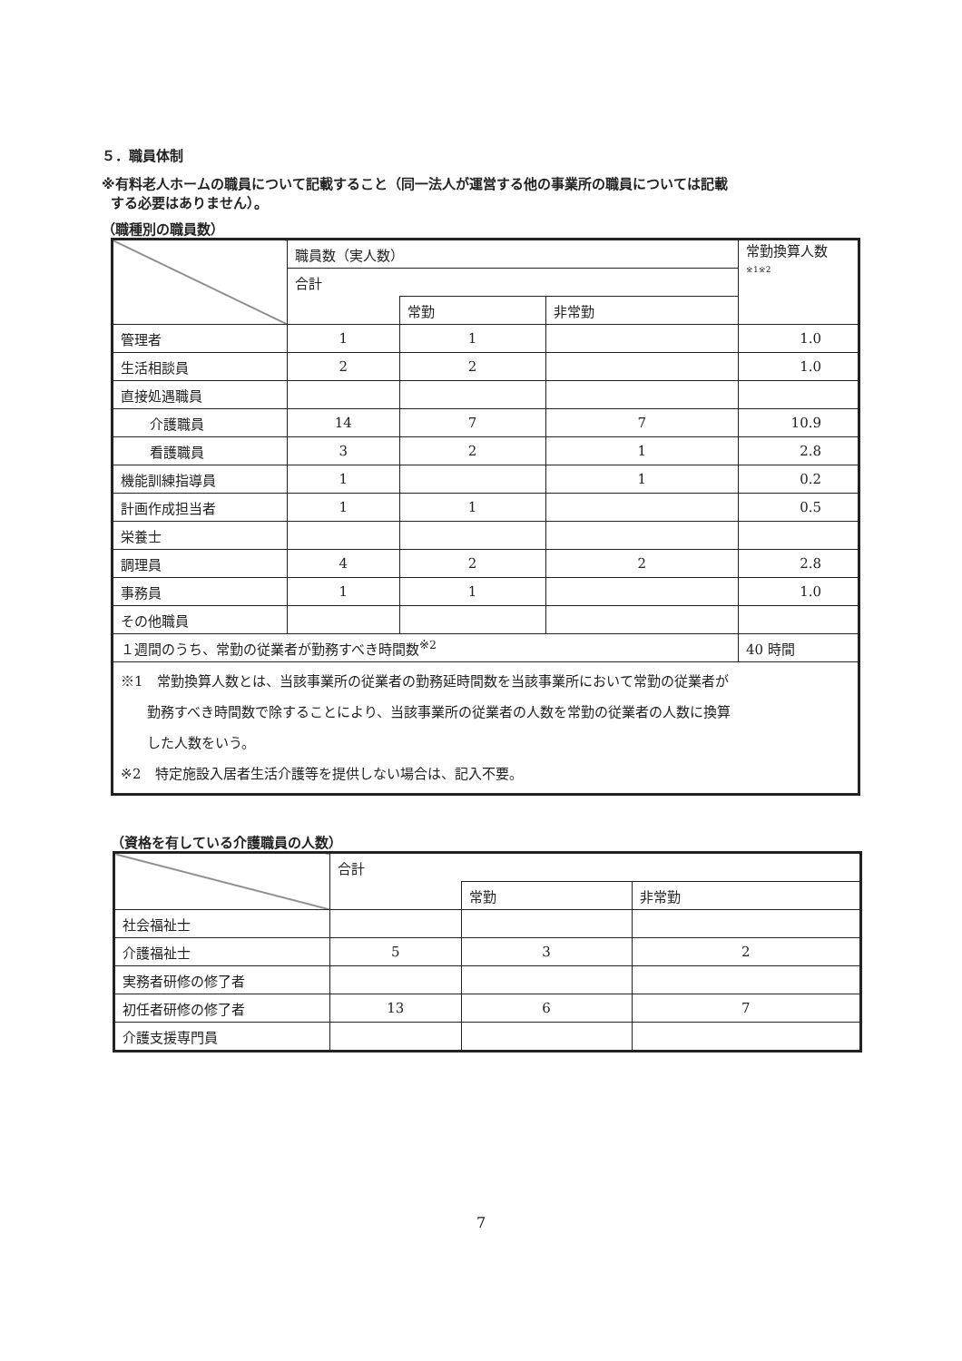５．職員体制
※有料老人ホームの職員について記載すること（同一法人が運営する他の事業所の職員については記載
する必要はありません）。
（職種別の職員数）
| | 職員数（実人数） | | | 常勤換算人数 ※1※2 |
| | 合計 | | | |
| | | 常勤 | 非常勤 | |
| 管理者 | 1 | 1 | | 1.0 |
| 生活相談員 | 2 | 2 | | 1.0 |
| 直接処遇職員 | | | | |
| 介護職員 | 14 | 7 | 7 | 10.9 |
| 看護職員 | 3 | 2 | 1 | 2.8 |
| 機能訓練指導員 | 1 | | 1 | 0.2 |
| 計画作成担当者 | 1 | 1 | | 0.5 |
| 栄養士 | | | | |
| 調理員 | 4 | 2 | 2 | 2.8 |
| 事務員 | 1 | 1 | | 1.0 |
| その他職員 | | | | |
| １週間のうち、常勤の従業者が勤務すべき時間数<sup>※2</sup> | | | | 40 時間 |
| ※1 常勤換算人数とは、当該事業所の従業者の勤務延時間数を当該事業所において常勤の従業者が 勤務すべき時間数で除することにより、当該事業所の従業者の人数を常勤の従業者の人数に換算 した人数をいう。 ※2 特定施設入居者生活介護等を提供しない場合は、記入不要。 | | | | |
（資格を有している介護職員の人数）
| | 合計 | | |
| | | 常勤 | 非常勤 |
| 社会福祉士 | | | |
| 介護福祉士 | 5 | 3 | 2 |
| 実務者研修の修了者 | | | |
| 初任者研修の修了者 | 13 | 6 | 7 |
| 介護支援専門員 | | | |
7